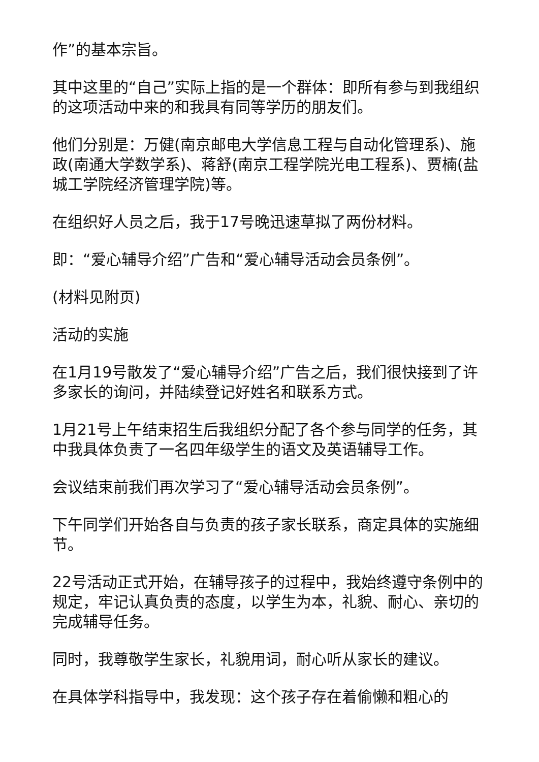作”的基本宗旨。
其中这里的“自己”实际上指的是一个群体：即所有参与到我组织的这项活动中来的和我具有同等学历的朋友们。
他们分别是：万健(南京邮电大学信息工程与自动化管理系)、施政(南通大学数学系)、蒋舒(南京工程学院光电工程系)、贾楠(盐城工学院经济管理学院)等。
在组织好人员之后，我于17号晚迅速草拟了两份材料。
即：“爱心辅导介绍”广告和“爱心辅导活动会员条例”。
(材料见附页)
活动的实施
在1月19号散发了“爱心辅导介绍”广告之后，我们很快接到了许多家长的询问，并陆续登记好姓名和联系方式。
1月21号上午结束招生后我组织分配了各个参与同学的任务，其中我具体负责了一名四年级学生的语文及英语辅导工作。
会议结束前我们再次学习了“爱心辅导活动会员条例”。
下午同学们开始各自与负责的孩子家长联系，商定具体的实施细节。
22号活动正式开始，在辅导孩子的过程中，我始终遵守条例中的规定，牢记认真负责的态度，以学生为本，礼貌、耐心、亲切的完成辅导任务。
同时，我尊敬学生家长，礼貌用词，耐心听从家长的建议。
在具体学科指导中，我发现：这个孩子存在着偷懒和粗心的